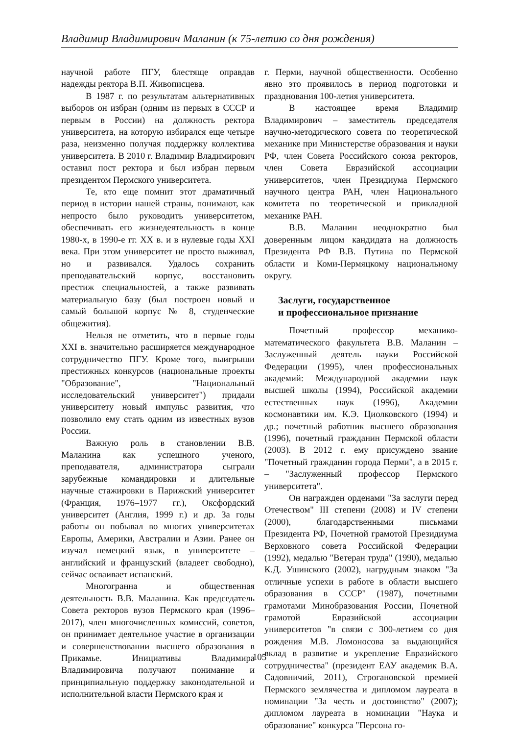Владимир Владимирович Маланин (к 75-летию со дня рождения)
научной работе ПГУ, блестяще оправдав надежды ректора В.П. Живописцева.
В 1987 г. по результатам альтернативных выборов он избран (одним из первых в СССР и первым в России) на должность ректора университета, на которую избирался еще четыре раза, неизменно получая поддержку коллектива университета. В 2010 г. Владимир Владимирович оставил пост ректора и был избран первым президентом Пермского университета.
Те, кто еще помнит этот драматичный период в истории нашей страны, понимают, как непросто было руководить университетом, обеспечивать его жизнедеятельность в конце 1980-х, в 1990-е гг. XX в. и в нулевые годы XXI века. При этом университет не просто выживал, но и развивался. Удалось сохранить преподавательский корпус, восстановить престиж специальностей, а также развивать материальную базу (был построен новый и самый большой корпус № 8, студенческие общежития).
Нельзя не отметить, что в первые годы XXI в. значительно расширяется международное сотрудничество ПГУ. Кроме того, выигрыши престижных конкурсов (национальные проекты "Образование", "Национальный исследовательский университет") придали университету новый импульс развития, что позволило ему стать одним из известных вузов России.
Важную роль в становлении В.В. Маланина как успешного ученого, преподавателя, администратора сыграли зарубежные командировки и длительные научные стажировки в Парижский университет (Франция, 1976–1977 гг.), Оксфордский университет (Англия, 1999 г.) и др. За годы работы он побывал во многих университетах Европы, Америки, Австралии и Азии. Ранее он изучал немецкий язык, в университете – английский и французский (владеет свободно), сейчас осваивает испанский.
Многогранна и общественная деятельность В.В. Маланина. Как председатель Совета ректоров вузов Пермского края (1996–2017), член многочисленных комиссий, советов, он принимает деятельное участие в организации и совершенствовании высшего образования в Прикамье. Инициативы Владимира Владимировича получают понимание и принципиальную поддержку законодательной и исполнительной власти Пермского края и
г. Перми, научной общественности. Особенно явно это проявилось в период подготовки и празднования 100-летия университета.
В настоящее время Владимир Владимирович – заместитель председателя научно-методического совета по теоретической механике при Министерстве образования и науки РФ, член Совета Российского союза ректоров, член Совета Евразийской ассоциации университетов, член Президиума Пермского научного центра РАН, член Национального комитета по теоретической и прикладной механике РАН.
В.В. Маланин неоднократно был доверенным лицом кандидата на должность Президента РФ В.В. Путина по Пермской области и Коми-Пермяцкому национальному округу.
Заслуги, государственное
и профессиональное признание
Почетный профессор механико-математического факультета В.В. Маланин – Заслуженный деятель науки Российской Федерации (1995), член профессиональных академий: Международной академии наук высшей школы (1994), Российской академии естественных наук (1996), Академии космонавтики им. К.Э. Циолковского (1994) и др.; почетный работник высшего образования (1996), почетный гражданин Пермской области (2003). В 2012 г. ему присуждено звание "Почетный гражданин города Перми", а в 2015 г. – "Заслуженный профессор Пермского университета".
Он награжден орденами "За заслуги перед Отечеством" III степени (2008) и IV степени (2000), благодарственными письмами Президента РФ, Почетной грамотой Президиума Верховного совета Российской Федерации (1992), медалью "Ветеран труда" (1990), медалью К.Д. Ушинского (2002), нагрудным знаком "За отличные успехи в работе в области высшего образования в СССР" (1987), почетными грамотами Минобразования России, Почетной грамотой Евразийской ассоциации университетов "в связи с 300-летием со дня рождения М.В. Ломоносова за выдающийся вклад в развитие и укрепление Евразийского сотрудничества" (президент ЕАУ академик В.А. Садовничий, 2011), Строгановской премией Пермского землячества и дипломом лауреата в номинации "За честь и достоинство" (2007); дипломом лауреата в номинации "Наука и образование" конкурса "Персона го-
105